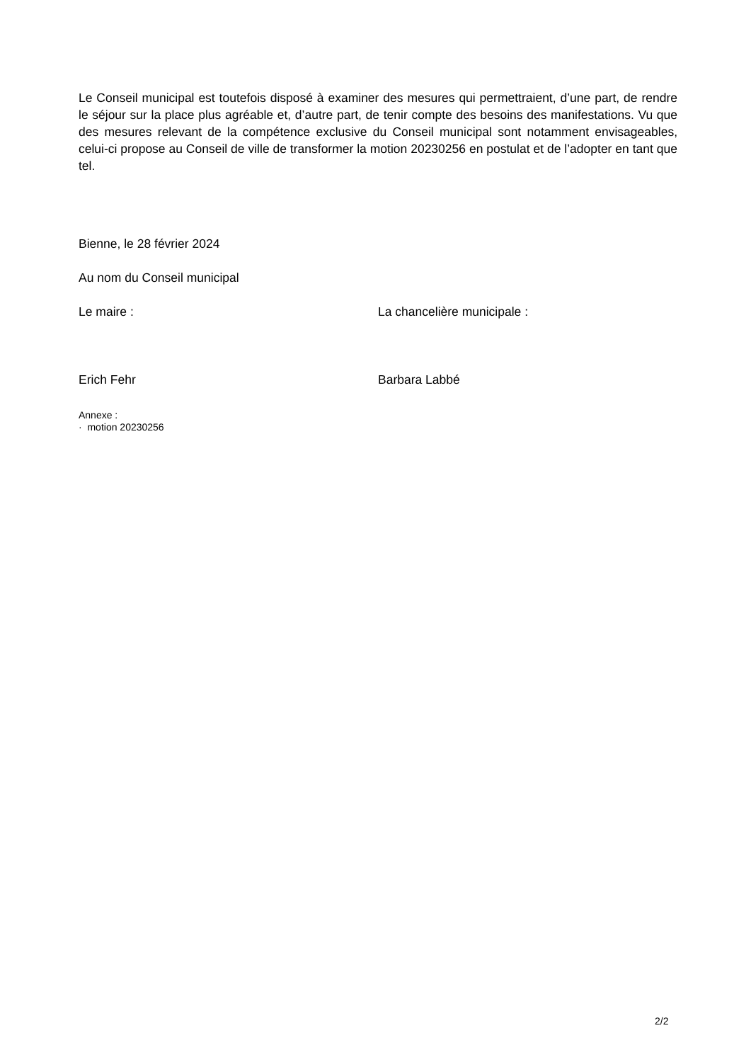Le Conseil municipal est toutefois disposé à examiner des mesures qui permettraient, d’une part, de rendre le séjour sur la place plus agréable et, d’autre part, de tenir compte des besoins des manifestations. Vu que des mesures relevant de la compétence exclusive du Conseil municipal sont notamment envisageables, celui-ci propose au Conseil de ville de transformer la motion 20230256 en postulat et de l’adopter en tant que tel.
Bienne, le 28 février 2024
Au nom du Conseil municipal
Le maire : La chancelière municipale :
Erich Fehr Barbara Labbé
Annexe :
· motion 20230256
2/2